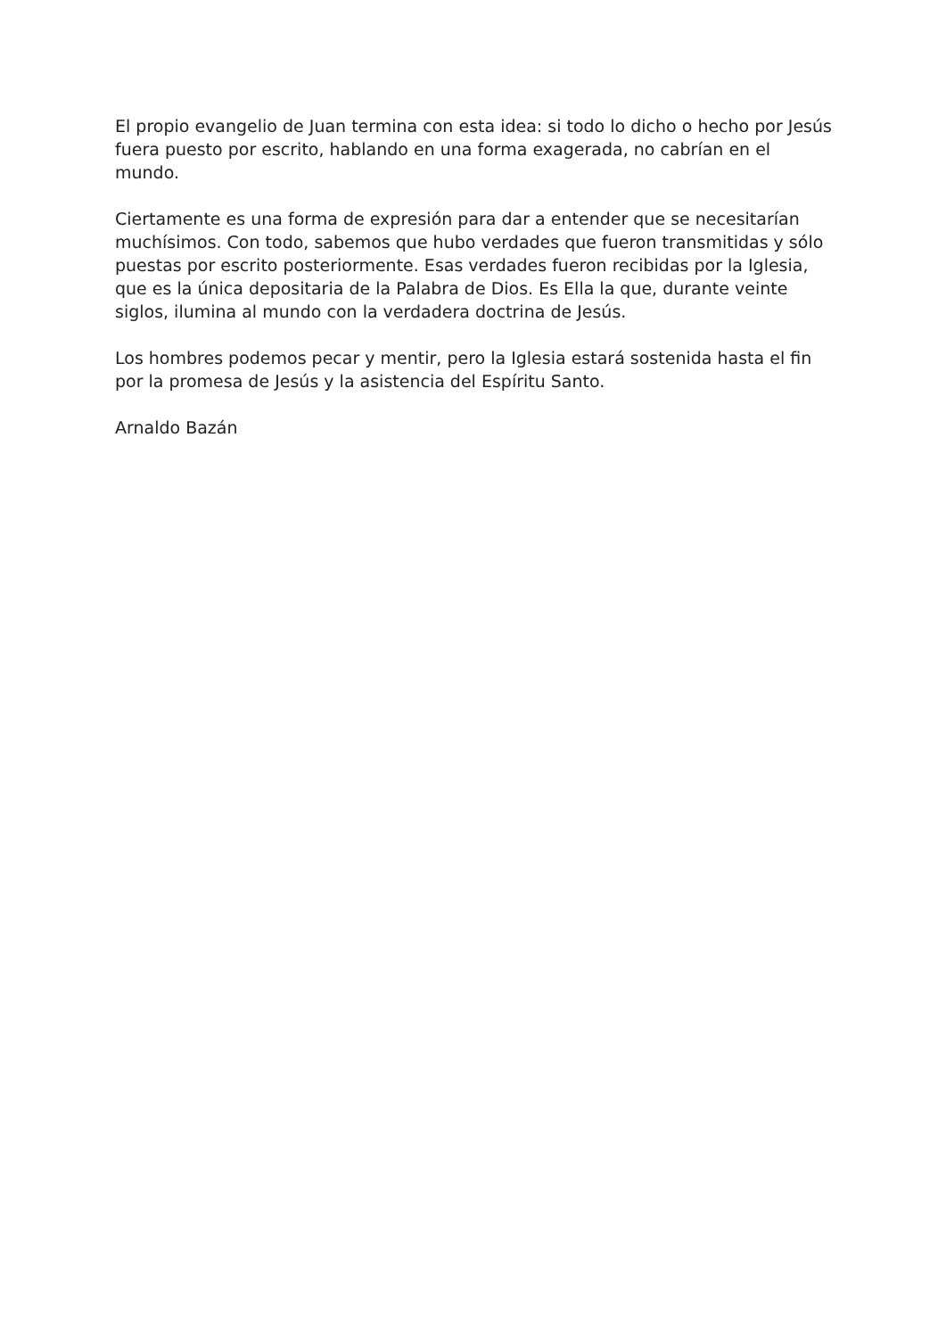El propio evangelio de Juan termina con esta idea: si todo lo dicho o hecho por Jesús fuera puesto por escrito, hablando en una forma exagerada, no cabrían en el mundo.
Ciertamente es una forma de expresión para dar a entender que se necesitarían muchísimos. Con todo, sabemos que hubo verdades que fueron transmitidas y sólo puestas por escrito posteriormente. Esas verdades fueron recibidas por la Iglesia, que es la única depositaria de la Palabra de Dios. Es Ella la que, durante veinte siglos, ilumina al mundo con la verdadera doctrina de Jesús.
Los hombres podemos pecar y mentir, pero la Iglesia estará sostenida hasta el fin por la promesa de Jesús y la asistencia del Espíritu Santo.
Arnaldo Bazán